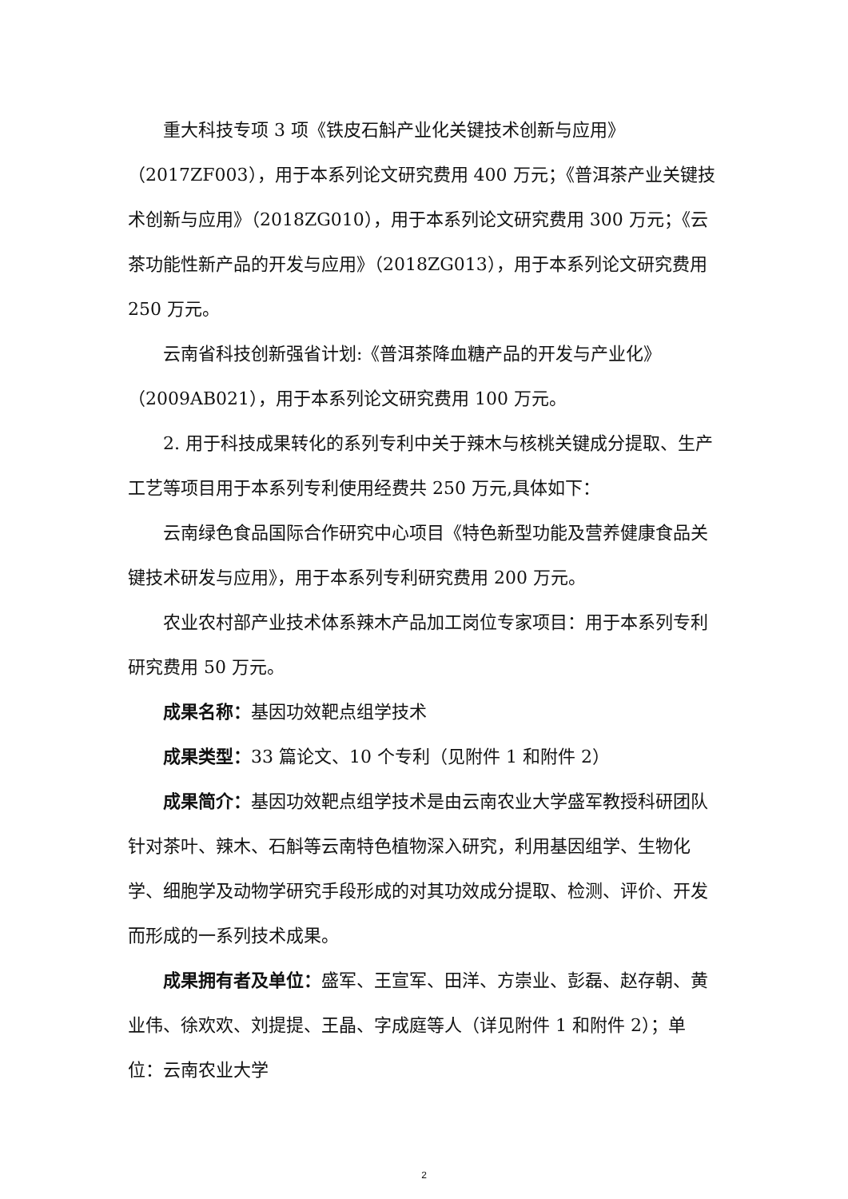重大科技专项 3 项《铁皮石斛产业化关键技术创新与应用》（2017ZF003），用于本系列论文研究费用 400 万元；《普洱茶产业关键技术创新与应用》（2018ZG010），用于本系列论文研究费用 300 万元；《云茶功能性新产品的开发与应用》（2018ZG013），用于本系列论文研究费用 250 万元。
云南省科技创新强省计划:《普洱茶降血糖产品的开发与产业化》（2009AB021），用于本系列论文研究费用 100 万元。
2. 用于科技成果转化的系列专利中关于辣木与核桃关键成分提取、生产工艺等项目用于本系列专利使用经费共 250 万元,具体如下：
云南绿色食品国际合作研究中心项目《特色新型功能及营养健康食品关键技术研发与应用》，用于本系列专利研究费用 200 万元。
农业农村部产业技术体系辣木产品加工岗位专家项目：用于本系列专利研究费用 50 万元。
成果名称：基因功效靶点组学技术
成果类型：33 篇论文、10 个专利（见附件 1 和附件 2）
成果简介：基因功效靶点组学技术是由云南农业大学盛军教授科研团队针对茶叶、辣木、石斛等云南特色植物深入研究，利用基因组学、生物化学、细胞学及动物学研究手段形成的对其功效成分提取、检测、评价、开发而形成的一系列技术成果。
成果拥有者及单位：盛军、王宣军、田洋、方崇业、彭磊、赵存朝、黄业伟、徐欢欢、刘提提、王晶、字成庭等人（详见附件 1 和附件 2）；单位：云南农业大学
2